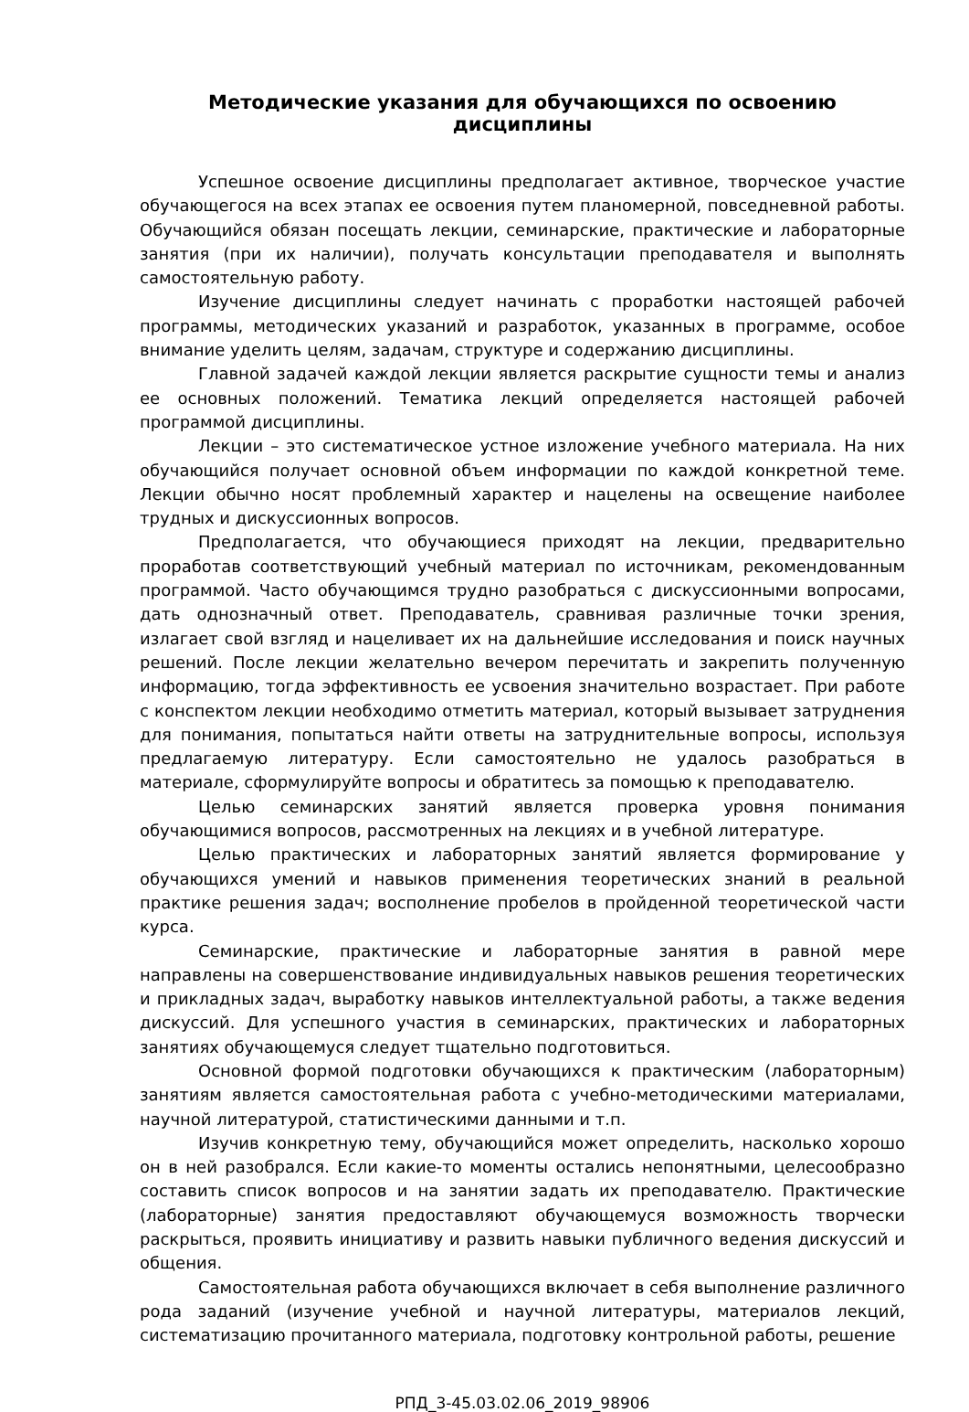Методические указания для обучающихся по освоению дисциплины
Успешное освоение дисциплины предполагает активное, творческое участие обучающегося на всех этапах ее освоения путем планомерной, повседневной работы. Обучающийся обязан посещать лекции, семинарские, практические и лабораторные занятия (при их наличии), получать консультации преподавателя и выполнять самостоятельную работу.
Изучение дисциплины следует начинать с проработки настоящей рабочей программы, методических указаний и разработок, указанных в программе, особое внимание уделить целям, задачам, структуре и содержанию дисциплины.
Главной задачей каждой лекции является раскрытие сущности темы и анализ ее основных положений. Тематика лекций определяется настоящей рабочей программой дисциплины.
Лекции – это систематическое устное изложение учебного материала. На них обучающийся получает основной объем информации по каждой конкретной теме. Лекции обычно носят проблемный характер и нацелены на освещение наиболее трудных и дискуссионных вопросов.
Предполагается, что обучающиеся приходят на лекции, предварительно проработав соответствующий учебный материал по источникам, рекомендованным программой. Часто обучающимся трудно разобраться с дискуссионными вопросами, дать однозначный ответ. Преподаватель, сравнивая различные точки зрения, излагает свой взгляд и нацеливает их на дальнейшие исследования и поиск научных решений. После лекции желательно вечером перечитать и закрепить полученную информацию, тогда эффективность ее усвоения значительно возрастает. При работе с конспектом лекции необходимо отметить материал, который вызывает затруднения для понимания, попытаться найти ответы на затруднительные вопросы, используя предлагаемую литературу. Если самостоятельно не удалось разобраться в материале, сформулируйте вопросы и обратитесь за помощью к преподавателю.
Целью семинарских занятий является проверка уровня понимания обучающимися вопросов, рассмотренных на лекциях и в учебной литературе.
Целью практических и лабораторных занятий является формирование у обучающихся умений и навыков применения теоретических знаний в реальной практике решения задач; восполнение пробелов в пройденной теоретической части курса.
Семинарские, практические и лабораторные занятия в равной мере направлены на совершенствование индивидуальных навыков решения теоретических и прикладных задач, выработку навыков интеллектуальной работы, а также ведения дискуссий. Для успешного участия в семинарских, практических и лабораторных занятиях обучающемуся следует тщательно подготовиться.
Основной формой подготовки обучающихся к практическим (лабораторным) занятиям является самостоятельная работа с учебно-методическими материалами, научной литературой, статистическими данными и т.п.
Изучив конкретную тему, обучающийся может определить, насколько хорошо он в ней разобрался. Если какие-то моменты остались непонятными, целесообразно составить список вопросов и на занятии задать их преподавателю. Практические (лабораторные) занятия предоставляют обучающемуся возможность творчески раскрыться, проявить инициативу и развить навыки публичного ведения дискуссий и общения.
Самостоятельная работа обучающихся включает в себя выполнение различного рода заданий (изучение учебной и научной литературы, материалов лекций, систематизацию прочитанного материала, подготовку контрольной работы, решение
РПД_3-45.03.02.06_2019_98906